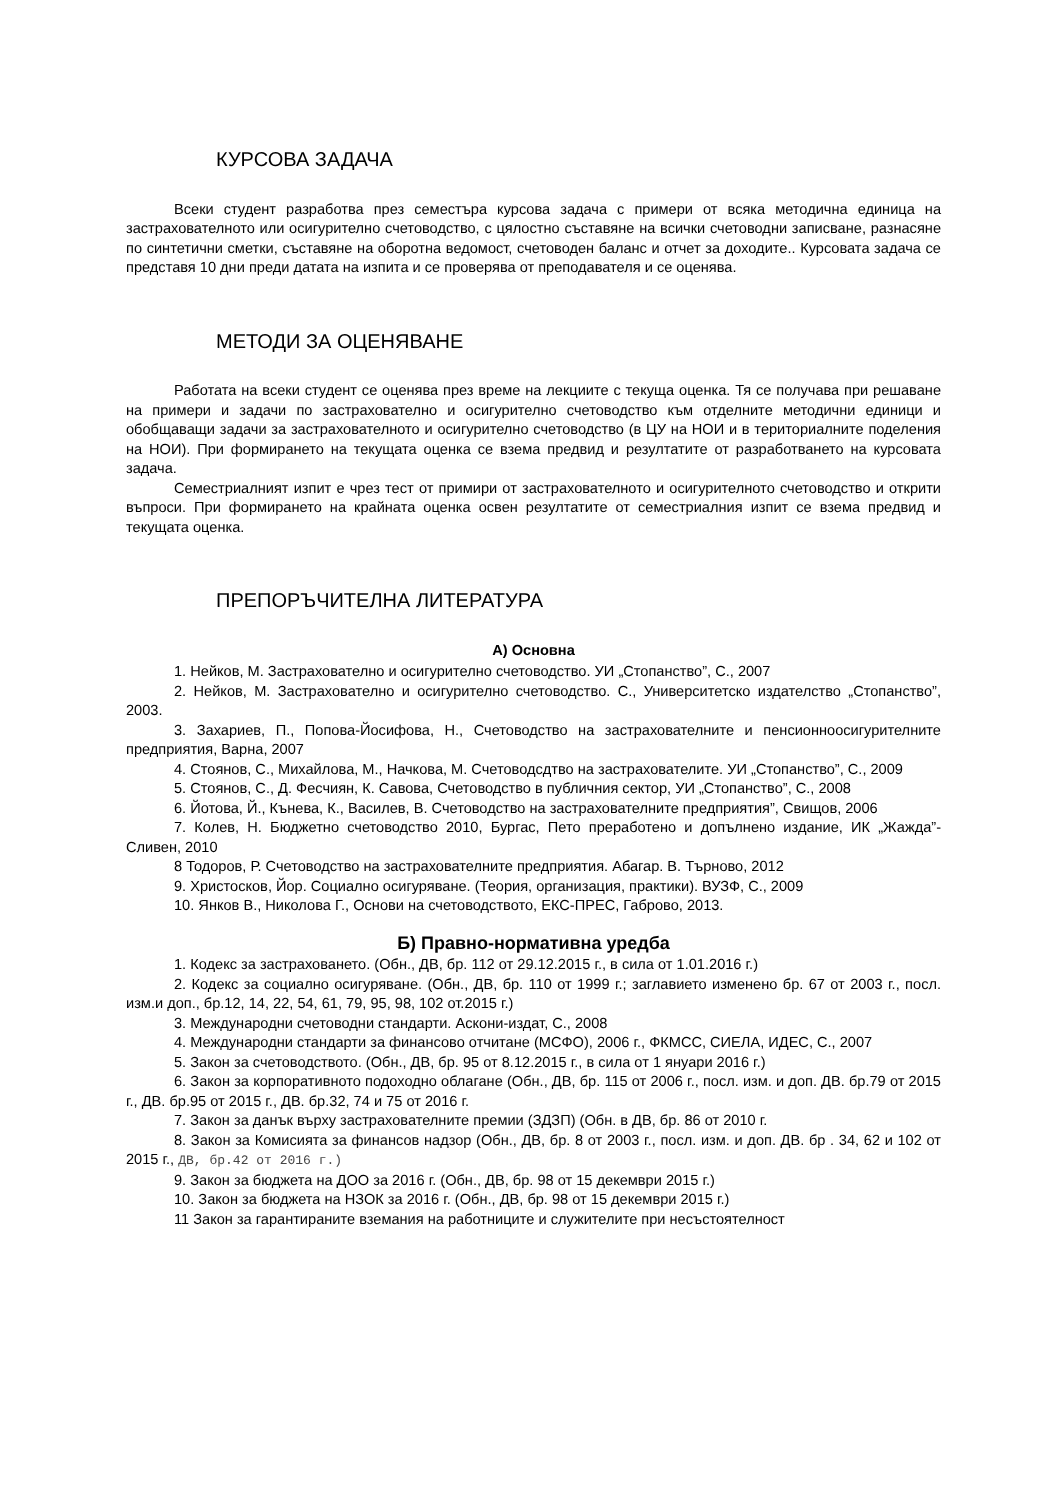КУРСОВА ЗАДАЧА
Всеки студент разработва през семестъра курсова задача с примери от всяка методична единица на застрахователното или осигурително счетоводство, с цялостно съставяне на всички счетоводни записване, разнасяне по синтетични сметки, съставяне на оборотна ведомост, счетоводен баланс и отчет за доходите.. Курсовата задача се представя 10 дни преди датата на изпита и се проверява от преподавателя и се оценява.
МЕТОДИ ЗА ОЦЕНЯВАНЕ
Работата на всеки студент се оценява през време на лекциите с текуща оценка. Тя се получава при решаване на примери и задачи по застрахователно и осигурително счетоводство към отделните методични единици и обобщаващи задачи за застрахователното и осигурително счетоводство (в ЦУ на НОИ и в териториалните поделения на НОИ). При формирането на текущата оценка се взема предвид и резултатите от разработването на курсовата задача.
Семестриалният изпит е чрез тест от примири от застрахователното и осигурителното счетоводство и открити въпроси. При формирането на крайната оценка освен резултатите от семестриалния изпит се взема предвид и текущата оценка.
ПРЕПОРЪЧИТЕЛНА ЛИТЕРАТУРА
А) Основна
1. Нейков, М. Застрахователно и осигурително счетоводство. УИ „Стопанство”, С., 2007
2. Нейков, М. Застрахователно и осигурително счетоводство. С., Университетско издателство „Стопанство”, 2003.
3. Захариев, П., Попова-Йосифова, Н., Счетоводство на застрахователните и пенсионноосигурителните предприятия, Варна, 2007
4. Стоянов, С., Михайлова, М., Начкова, М. Счетоводсдтво на застрахователите. УИ „Стопанство”, С., 2009
5. Стоянов, С., Д. Фесчиян, К. Савова, Счетоводство в публичния сектор, УИ „Стопанство”, С., 2008
6. Йотова, Й., Кънева, К., Василев, В. Счетоводство на застрахователните предприятия”, Свищов, 2006
7. Колев, Н. Бюджетно счетоводство 2010, Бургас, Пето преработено и допълнено издание, ИК „Жажда”- Сливен, 2010
8 Тодоров, Р. Счетоводство на застрахователните предприятия. Абагар. В. Търново, 2012
9. Христосков, Йор. Социално осигуряване. (Теория, организация, практики). ВУЗФ, С., 2009
10. Янков В., Николова Г., Основи на счетоводството, ЕКС-ПРЕС, Габрово, 2013.
Б) Правно-нормативна уредба
1. Кодекс за застраховането. (Обн., ДВ, бр. 112 от 29.12.2015 г., в сила от 1.01.2016 г.)
2. Кодекс за социално осигуряване. (Обн., ДВ, бр. 110 от 1999 г.; заглавието изменено бр. 67 от 2003 г., посл. изм.и доп., бр.12, 14, 22, 54, 61, 79, 95, 98, 102 от.2015 г.)
3. Международни счетоводни стандарти. Аскони-издат, С., 2008
4. Международни стандарти за финансово отчитане (МСФО), 2006 г., ФКМСС, СИЕЛА, ИДЕС, С., 2007
5. Закон за счетоводството. (Обн., ДВ, бр. 95 от 8.12.2015 г., в сила от 1 януари 2016 г.)
6. Закон за корпоративното подоходно облагане (Обн., ДВ, бр. 115 от 2006 г., посл. изм. и доп. ДВ. бр.79 от 2015 г., ДВ. бр.95 от 2015 г., ДВ. бр.32, 74 и 75 от 2016 г.
7. Закон за данък върху застрахователните премии (ЗДЗП) (Обн. в ДВ, бр. 86 от 2010 г.
8. Закон за Комисията за финансов надзор (Обн., ДВ, бр. 8 от 2003 г., посл. изм. и доп. ДВ. бр . 34, 62 и 102 от 2015 г., ДВ, бр.42 от 2016 г.)
9. Закон за бюджета на ДОО за 2016 г. (Обн., ДВ, бр. 98 от 15 декември 2015 г.)
10. Закон за бюджета на НЗОК за 2016 г. (Обн., ДВ, бр. 98 от 15 декември 2015 г.)
11 Закон за гарантираните вземания на работниците и служителите при несъстоятелност